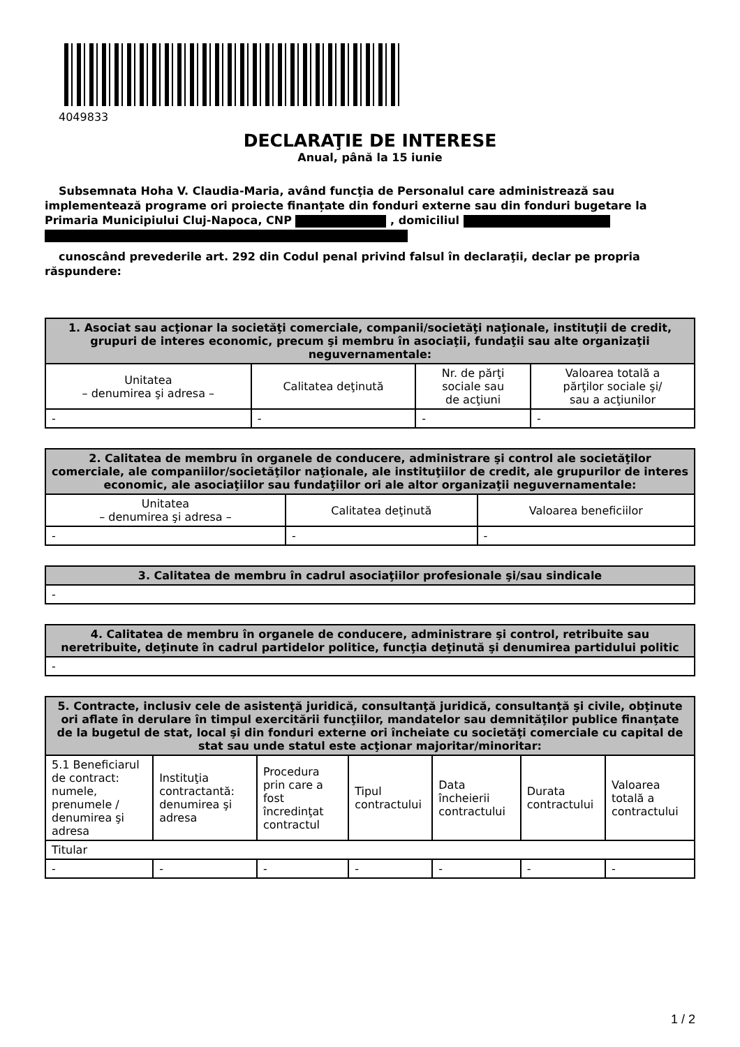4049833
DECLARAŢIE DE INTERESE
Anual, până la 15 iunie
Subsemnata Hoha V. Claudia-Maria, având funcţia de Personalul care administrează sau implementează programe ori proiecte finanțate din fonduri externe sau din fonduri bugetare la Primaria Municipiului Cluj-Napoca, CNP , domiciliul
cunoscând prevederile art. 292 din Codul penal privind falsul în declaraţii, declar pe propria răspundere:
| 1. Asociat sau acţionar la societăţi comerciale, companii/societăţi naţionale, instituţii de credit, grupuri de interes economic, precum şi membru în asociaţii, fundaţii sau alte organizaţii neguvernamentale: | | | |
| --- | --- | --- | --- |
| Unitatea – denumirea şi adresa – | Calitatea deţinută | Nr. de părţi sociale sau de acţiuni | Valoarea totală a părţilor sociale şi/ sau a acţiunilor |
| - | - | - | - |
| 2. Calitatea de membru în organele de conducere, administrare şi control ale societăţilor comerciale, ale companiilor/societăţilor naţionale, ale instituţiilor de credit, ale grupurilor de interes economic, ale asociaţiilor sau fundaţiilor ori ale altor organizaţii neguvernamentale: | | |
| --- | --- | --- |
| Unitatea – denumirea şi adresa – | Calitatea deţinută | Valoarea beneficiilor |
| - | - | - |
| 3. Calitatea de membru în cadrul asociaţiilor profesionale şi/sau sindicale |
| --- |
| - |
| 4. Calitatea de membru în organele de conducere, administrare şi control, retribuite sau neretribuite, deţinute în cadrul partidelor politice, funcţia deţinută şi denumirea partidului politic |
| --- |
| - |
| 5. Contracte, inclusiv cele de asistenţă juridică, consultanţă juridică, consultanţă şi civile, obţinute ori aflate în derulare în timpul exercitării funcţiilor, mandatelor sau demnităţilor publice finanţate de la bugetul de stat, local şi din fonduri externe ori încheiate cu societăţi comerciale cu capital de stat sau unde statul este acţionar majoritar/minoritar: | | | | | | |
| --- | --- | --- | --- | --- | --- | --- |
| 5.1 Beneficiarul de contract: numele, prenumele / denumirea şi adresa | Instituţia contractantă: denumirea şi adresa | Procedura prin care a fost încredinţat contractul | Tipul contractului | Data încheierii contractului | Durata contractului | Valoarea totală a contractului |
| Titular | | | | | | |
| - | - | - | - | - | - | - |
1 / 2